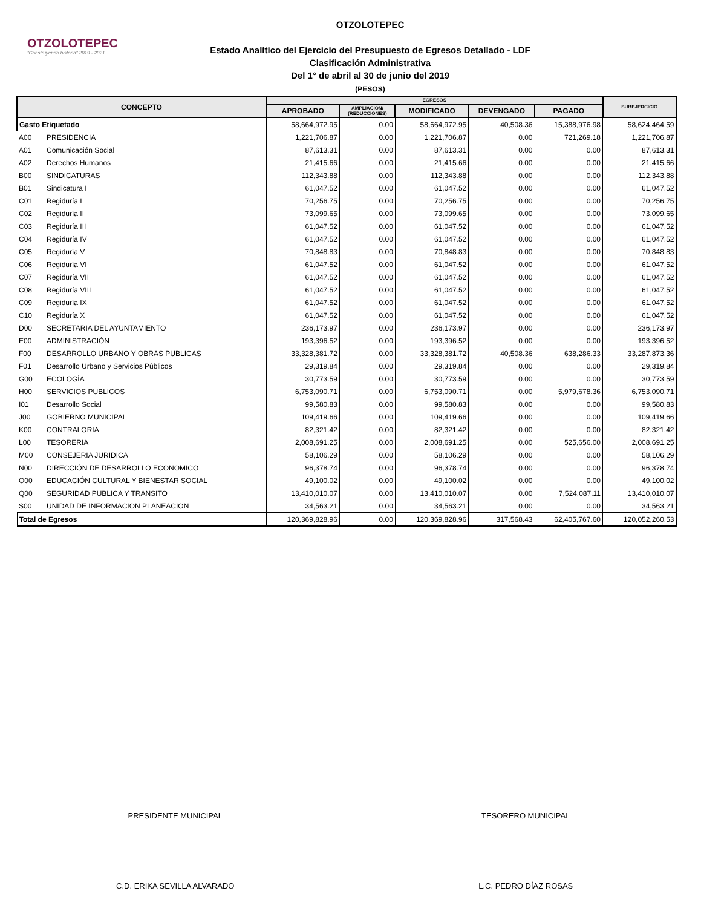OTZOLOTEPEC
"Construyendo historia" 2019 - 2021
OTZOLOTEPEC
Estado Analítico del Ejercicio del Presupuesto de Egresos Detallado - LDF
Clasificación Administrativa
Del 1° de abril al 30 de junio del 2019
(PESOS)
| CONCEPTO | | EGRESOS | | | | | SUBEJERCICIO |
| --- | --- | --- | --- | --- | --- | --- | --- |
| | | APROBADO | AMPLIACION/ (REDUCCIONES) | MODIFICADO | DEVENGADO | PAGADO | |
| Gasto Etiquetado | | 58,664,972.95 | 0.00 | 58,664,972.95 | 40,508.36 | 15,388,976.98 | 58,624,464.59 |
| A00 | PRESIDENCIA | 1,221,706.87 | 0.00 | 1,221,706.87 | 0.00 | 721,269.18 | 1,221,706.87 |
| A01 | Comunicación Social | 87,613.31 | 0.00 | 87,613.31 | 0.00 | 0.00 | 87,613.31 |
| A02 | Derechos Humanos | 21,415.66 | 0.00 | 21,415.66 | 0.00 | 0.00 | 21,415.66 |
| B00 | SINDICATURAS | 112,343.88 | 0.00 | 112,343.88 | 0.00 | 0.00 | 112,343.88 |
| B01 | Sindicatura I | 61,047.52 | 0.00 | 61,047.52 | 0.00 | 0.00 | 61,047.52 |
| C01 | Regiduría I | 70,256.75 | 0.00 | 70,256.75 | 0.00 | 0.00 | 70,256.75 |
| C02 | Regiduría II | 73,099.65 | 0.00 | 73,099.65 | 0.00 | 0.00 | 73,099.65 |
| C03 | Regiduría III | 61,047.52 | 0.00 | 61,047.52 | 0.00 | 0.00 | 61,047.52 |
| C04 | Regiduría IV | 61,047.52 | 0.00 | 61,047.52 | 0.00 | 0.00 | 61,047.52 |
| C05 | Regiduría V | 70,848.83 | 0.00 | 70,848.83 | 0.00 | 0.00 | 70,848.83 |
| C06 | Regiduría VI | 61,047.52 | 0.00 | 61,047.52 | 0.00 | 0.00 | 61,047.52 |
| C07 | Regiduría VII | 61,047.52 | 0.00 | 61,047.52 | 0.00 | 0.00 | 61,047.52 |
| C08 | Regiduría VIII | 61,047.52 | 0.00 | 61,047.52 | 0.00 | 0.00 | 61,047.52 |
| C09 | Regiduría IX | 61,047.52 | 0.00 | 61,047.52 | 0.00 | 0.00 | 61,047.52 |
| C10 | Regiduría X | 61,047.52 | 0.00 | 61,047.52 | 0.00 | 0.00 | 61,047.52 |
| D00 | SECRETARIA DEL AYUNTAMIENTO | 236,173.97 | 0.00 | 236,173.97 | 0.00 | 0.00 | 236,173.97 |
| E00 | ADMINISTRACIÓN | 193,396.52 | 0.00 | 193,396.52 | 0.00 | 0.00 | 193,396.52 |
| F00 | DESARROLLO URBANO Y OBRAS PUBLICAS | 33,328,381.72 | 0.00 | 33,328,381.72 | 40,508.36 | 638,286.33 | 33,287,873.36 |
| F01 | Desarrollo Urbano y Servicios Públicos | 29,319.84 | 0.00 | 29,319.84 | 0.00 | 0.00 | 29,319.84 |
| G00 | ECOLOGÍA | 30,773.59 | 0.00 | 30,773.59 | 0.00 | 0.00 | 30,773.59 |
| H00 | SERVICIOS PUBLICOS | 6,753,090.71 | 0.00 | 6,753,090.71 | 0.00 | 5,979,678.36 | 6,753,090.71 |
| I01 | Desarrollo Social | 99,580.83 | 0.00 | 99,580.83 | 0.00 | 0.00 | 99,580.83 |
| J00 | GOBIERNO MUNICIPAL | 109,419.66 | 0.00 | 109,419.66 | 0.00 | 0.00 | 109,419.66 |
| K00 | CONTRALORIA | 82,321.42 | 0.00 | 82,321.42 | 0.00 | 0.00 | 82,321.42 |
| L00 | TESORERIA | 2,008,691.25 | 0.00 | 2,008,691.25 | 0.00 | 525,656.00 | 2,008,691.25 |
| M00 | CONSEJERIA JURIDICA | 58,106.29 | 0.00 | 58,106.29 | 0.00 | 0.00 | 58,106.29 |
| N00 | DIRECCIÓN DE DESARROLLO ECONOMICO | 96,378.74 | 0.00 | 96,378.74 | 0.00 | 0.00 | 96,378.74 |
| O00 | EDUCACIÓN CULTURAL Y BIENESTAR SOCIAL | 49,100.02 | 0.00 | 49,100.02 | 0.00 | 0.00 | 49,100.02 |
| Q00 | SEGURIDAD PUBLICA Y TRANSITO | 13,410,010.07 | 0.00 | 13,410,010.07 | 0.00 | 7,524,087.11 | 13,410,010.07 |
| S00 | UNIDAD DE INFORMACION PLANEACION | 34,563.21 | 0.00 | 34,563.21 | 0.00 | 0.00 | 34,563.21 |
| Total de Egresos | | 120,369,828.96 | 0.00 | 120,369,828.96 | 317,568.43 | 62,405,767.60 | 120,052,260.53 |
PRESIDENTE MUNICIPAL
C.D. ERIKA SEVILLA ALVARADO
TESORERO MUNICIPAL
L.C. PEDRO DÍAZ ROSAS